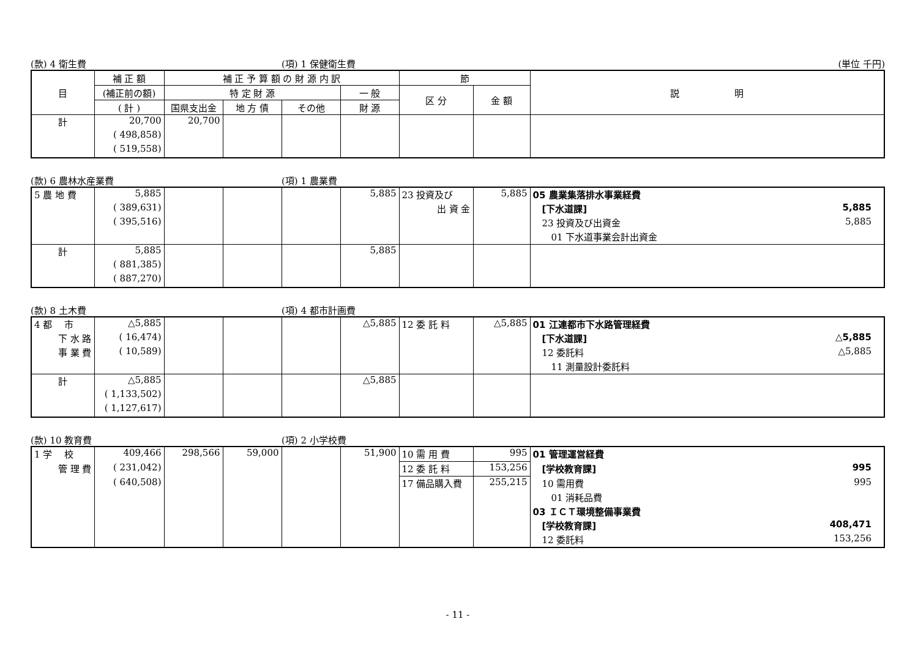(款) 4 衛生費 (項) 1 保健衛生費 (単位 千円)
| 目 | 補 正 額 | 補 正 予 算 額 の 財 源 内 訳 | | | | 節 | | 説 明 |
| --- | --- | --- | --- | --- | --- | --- | --- | --- |
| | (補正前の額) | 特 定 財 源 | | | 一 般 | 区 分 | 金 額 | |
| | ( 計 ) | 国県支出金 | 地 方 債 | その他 | 財 源 | | | |
| 計 | 20,700 | 20,700 | | | | | | |
| | ( 498,858) | | | | | | | |
| | ( 519,558) | | | | | | | |
(款) 6 農林水産業費 (項) 1 農業費
| 5 農 地 費 | 5,885 | | | | 5,885 | 23 投資及び | 5,885 | 05 農業集落排水事業経費 |
| | ( 389,631) | | | | | 出 資 金 | | [下水道課] 5,885 |
| | ( 395,516) | | | | | | | 23 投資及び出資金 5,885 |
| | | | | | | | | 01 下水道事業会計出資金 |
| 計 | 5,885 | | | | 5,885 | | | |
| | ( 881,385) | | | | | | | |
| | ( 887,270) | | | | | | | |
(款) 8 土木費 (項) 4 都市計画費
| 4 都 市 | △5,885 | | | | △5,885 | 12 委 託 料 | △5,885 | 01 江連都市下水路管理経費 |
| 下 水 路 | ( 16,474) | | | | | | | [下水道課] △5,885 |
| 事 業 費 | ( 10,589) | | | | | | | 12 委託料 △5,885 |
| | | | | | | | | 11 測量設計委託料 |
| 計 | △5,885 | | | | △5,885 | | | |
| | ( 1,133,502) | | | | | | | |
| | ( 1,127,617) | | | | | | | |
(款) 10 教育費 (項) 2 小学校費
| 1 学 校 | 409,466 | 298,566 | 59,000 | | 51,900 | 10 需 用 費 | 995 | 01 管理運営経費 |
| 管 理 費 | ( 231,042) | | | | | 12 委 託 料 | 153,256 | [学校教育課] 995 |
| | ( 640,508) | | | | | 17 備品購入費 | 255,215 | 10 需用費 995 |
| | | | | | | | | 01 消耗品費 |
| | | | | | | | | 03 ＩＣＴ環境整備事業費 |
| | | | | | | | | [学校教育課] 408,471 |
| | | | | | | | | 12 委託料 153,256 |
- 11 -